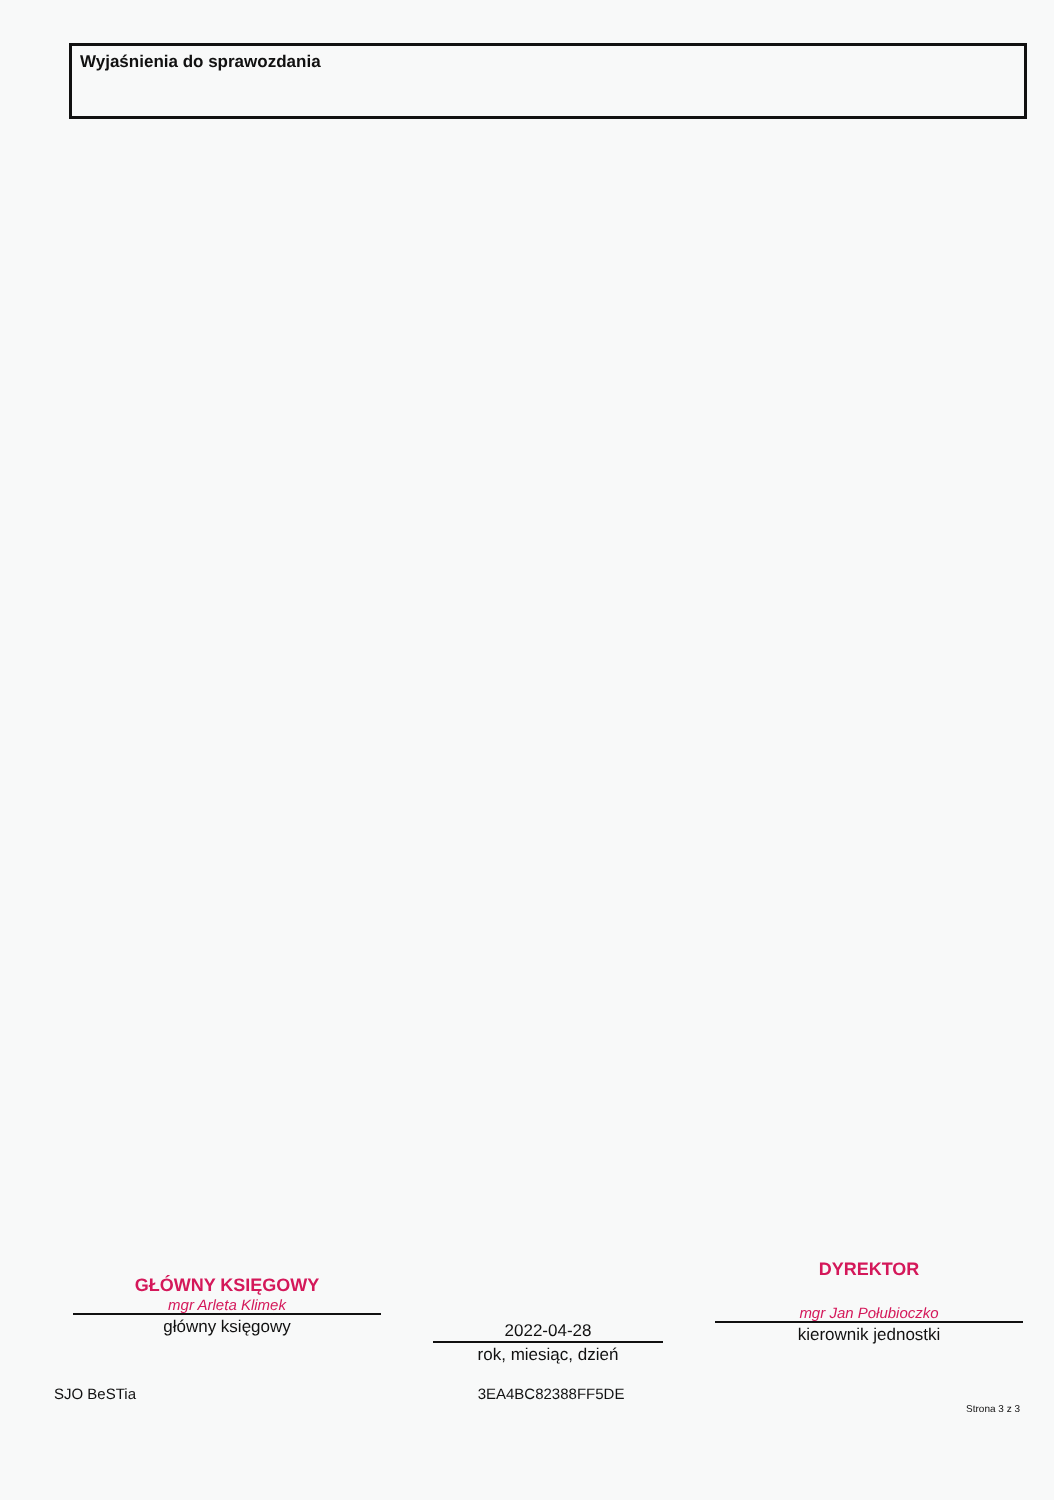Wyjaśnienia do sprawozdania
GŁÓWNY KSIĘGOWY
mgr Arleta Klimek
główny księgowy
2022-04-28
rok, miesiąc, dzień
DYREKTOR
mgr Jan Połubioczko
kierownik jednostki
SJO BeSTia 3EA4BC82388FF5DE Strona 3 z 3